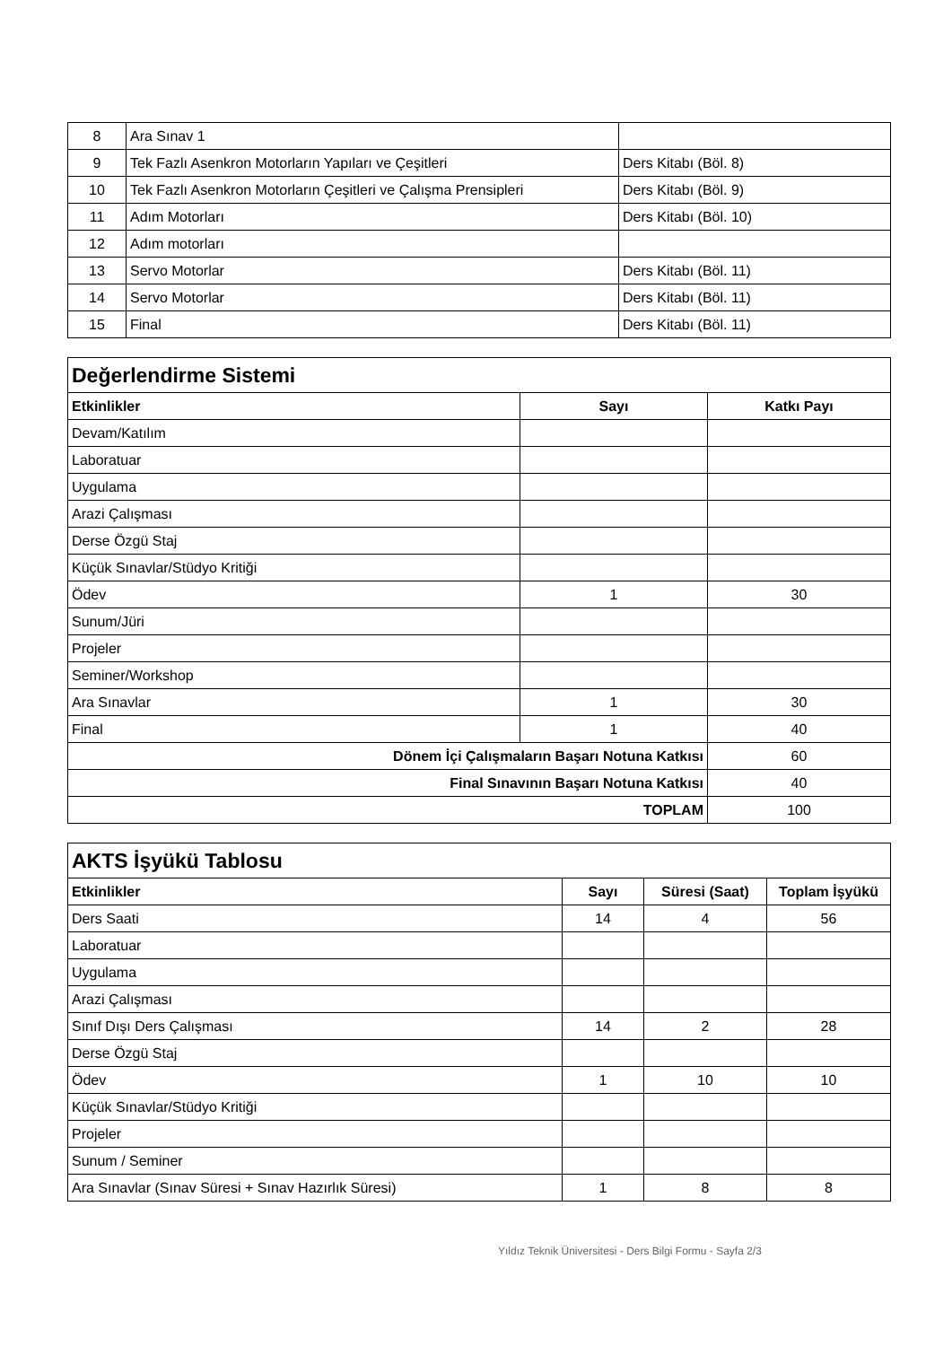| 8 | Ara Sınav 1 | |
| 9 | Tek Fazlı Asenkron Motorların Yapıları ve Çeşitleri | Ders Kitabı (Böl. 8) |
| 10 | Tek Fazlı Asenkron Motorların Çeşitleri ve Çalışma Prensipleri | Ders Kitabı (Böl. 9) |
| 11 | Adım Motorları | Ders Kitabı (Böl. 10) |
| 12 | Adım motorları | |
| 13 | Servo Motorlar | Ders Kitabı (Böl. 11) |
| 14 | Servo Motorlar | Ders Kitabı (Böl. 11) |
| 15 | Final | Ders Kitabı (Böl. 11) |
| Değerlendirme Sistemi | | |
| Etkinlikler | Sayı | Katkı Payı |
| Devam/Katılım | | |
| Laboratuar | | |
| Uygulama | | |
| Arazi Çalışması | | |
| Derse Özgü Staj | | |
| Küçük Sınavlar/Stüdyo Kritiği | | |
| Ödev | 1 | 30 |
| Sunum/Jüri | | |
| Projeler | | |
| Seminer/Workshop | | |
| Ara Sınavlar | 1 | 30 |
| Final | 1 | 40 |
| Dönem İçi Çalışmaların Başarı Notuna Katkısı | | 60 |
| Final Sınavının Başarı Notuna Katkısı | | 40 |
| TOPLAM | | 100 |
| AKTS İşyükü Tablosu | | | |
| Etkinlikler | Sayı | Süresi (Saat) | Toplam İşyükü |
| Ders Saati | 14 | 4 | 56 |
| Laboratuar | | | |
| Uygulama | | | |
| Arazi Çalışması | | | |
| Sınıf Dışı Ders Çalışması | 14 | 2 | 28 |
| Derse Özgü Staj | | | |
| Ödev | 1 | 10 | 10 |
| Küçük Sınavlar/Stüdyo Kritiği | | | |
| Projeler | | | |
| Sunum / Seminer | | | |
| Ara Sınavlar (Sınav Süresi + Sınav Hazırlık Süresi) | 1 | 8 | 8 |
Yıldız Teknik Üniversitesi - Ders Bilgi Formu - Sayfa 2/3